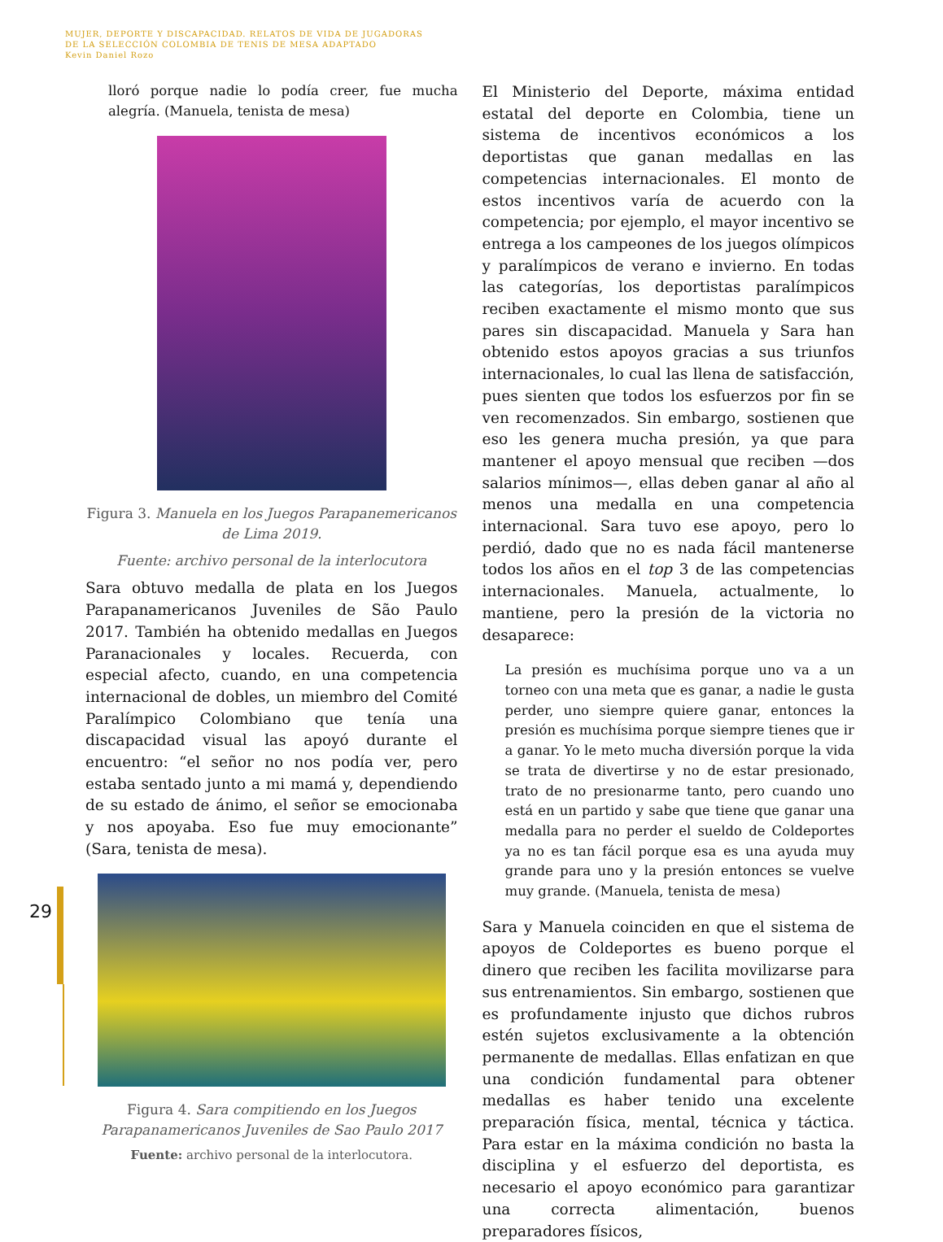MUJER, DEPORTE Y DISCAPACIDAD. RELATOS DE VIDA DE JUGADORAS
DE LA SELECCIÓN COLOMBIA DE TENIS DE MESA ADAPTADO
Kevin Daniel Rozo
29
lloró porque nadie lo podía creer, fue mucha alegría. (Manuela, tenista de mesa)
Figura 3. Manuela en los Juegos Parapanemericanos de Lima 2019.
Fuente: archivo personal de la interlocutora
Sara obtuvo medalla de plata en los Juegos Parapanamericanos Juveniles de São Paulo 2017. También ha obtenido medallas en Juegos Paranacionales y locales. Recuerda, con especial afecto, cuando, en una competencia internacional de dobles, un miembro del Comité Paralímpico Colombiano que tenía una discapacidad visual las apoyó durante el encuentro: “el señor no nos podía ver, pero estaba sentado junto a mi mamá y, dependiendo de su estado de ánimo, el señor se emocionaba y nos apoyaba. Eso fue muy emocionante” (Sara, tenista de mesa).
Figura 4. Sara compitiendo en los Juegos Parapanamericanos Juveniles de Sao Paulo 2017
Fuente: archivo personal de la interlocutora.
El Ministerio del Deporte, máxima entidad estatal del deporte en Colombia, tiene un sistema de incentivos económicos a los deportistas que ganan medallas en las competencias internacionales. El monto de estos incentivos varía de acuerdo con la competencia; por ejemplo, el mayor incentivo se entrega a los campeones de los juegos olímpicos y paralímpicos de verano e invierno. En todas las categorías, los deportistas paralímpicos reciben exactamente el mismo monto que sus pares sin discapacidad. Manuela y Sara han obtenido estos apoyos gracias a sus triunfos internacionales, lo cual las llena de satisfacción, pues sienten que todos los esfuerzos por fin se ven recomenzados. Sin embargo, sostienen que eso les genera mucha presión, ya que para mantener el apoyo mensual que reciben —dos salarios mínimos—, ellas deben ganar al año al menos una medalla en una competencia internacional. Sara tuvo ese apoyo, pero lo perdió, dado que no es nada fácil mantenerse todos los años en el top 3 de las competencias internacionales. Manuela, actualmente, lo mantiene, pero la presión de la victoria no desaparece:
La presión es muchísima porque uno va a un torneo con una meta que es ganar, a nadie le gusta perder, uno siempre quiere ganar, entonces la presión es muchísima porque siempre tienes que ir a ganar. Yo le meto mucha diversión porque la vida se trata de divertirse y no de estar presionado, trato de no presionarme tanto, pero cuando uno está en un partido y sabe que tiene que ganar una medalla para no perder el sueldo de Coldeportes ya no es tan fácil porque esa es una ayuda muy grande para uno y la presión entonces se vuelve muy grande. (Manuela, tenista de mesa)
Sara y Manuela coinciden en que el sistema de apoyos de Coldeportes es bueno porque el dinero que reciben les facilita movilizarse para sus entrenamientos. Sin embargo, sostienen que es profundamente injusto que dichos rubros estén sujetos exclusivamente a la obtención permanente de medallas. Ellas enfatizan en que una condición fundamental para obtener medallas es haber tenido una excelente preparación física, mental, técnica y táctica. Para estar en la máxima condición no basta la disciplina y el esfuerzo del deportista, es necesario el apoyo económico para garantizar una correcta alimentación, buenos preparadores físicos,